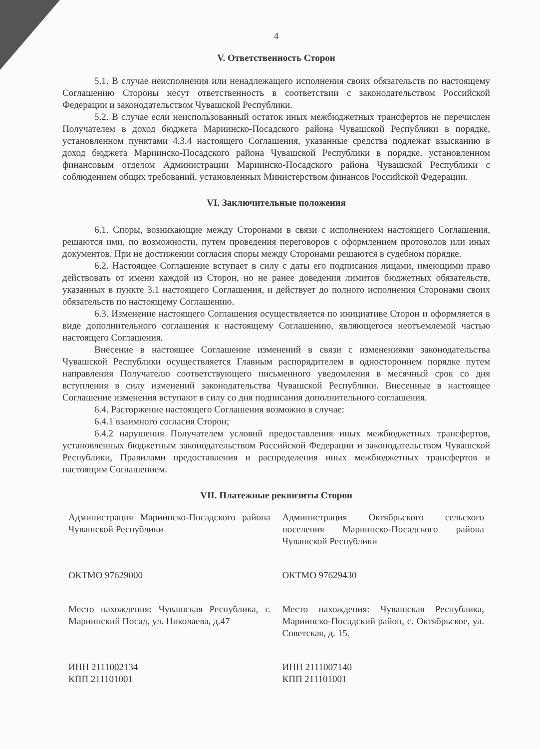4
V. Ответственность Сторон
5.1. В случае неисполнения или ненадлежащего исполнения своих обязательств по настоящему Соглашению Стороны несут ответственность в соответствии с законодательством Российской Федерации и законодательством Чувашской Республики.
5.2. В случае если неиспользованный остаток иных межбюджетных трансфертов не перечислен Получателем в доход бюджета Мариинско-Посадского района Чувашской Республики в порядке, установленном пунктами 4.3.4 настоящего Соглашения, указанные средства подлежат взысканию в доход бюджета Мариинско-Посадского района Чувашской Республики в порядке, установленном финансовым отделом Администрации Мариинско-Посадского района Чувашской Республики с соблюдением общих требований, установленных Министерством финансов Российской Федерации.
VI. Заключительные положения
6.1. Споры, возникающие между Сторонами в связи с исполнением настоящего Соглашения, решаются ими, по возможности, путем проведения переговоров с оформлением протоколов или иных документов. При не достижении согласия споры между Сторонами решаются в судебном порядке.
6.2. Настоящее Соглашение вступает в силу с даты его подписания лицами, имеющими право действовать от имени каждой из Сторон, но не ранее доведения лимитов бюджетных обязательств, указанных в пункте 3.1 настоящего Соглашения, и действует до полного исполнения Сторонами своих обязательств по настоящему Соглашению.
6.3. Изменение настоящего Соглашения осуществляется по инициативе Сторон и оформляется в виде дополнительного соглашения к настоящему Соглашению, являющегося неотъемлемой частью настоящего Соглашения.
Внесение в настоящее Соглашение изменений в связи с изменениями законодательства Чувашской Республики осуществляется Главным распорядителем в одностороннем порядке путем направления Получателю соответствующего письменного уведомления в месячный срок со дня вступления в силу изменений законодательства Чувашской Республики. Внесенные в настоящее Соглашение изменения вступают в силу со дня подписания дополнительного соглашения.
6.4. Расторжение настоящего Соглашения возможно в случае:
6.4.1 взаимного согласия Сторон;
6.4.2 нарушения Получателем условий предоставления иных межбюджетных трансфертов, установленных бюджетным законодательством Российской Федерации и законодательством Чувашской Республики, Правилами предоставления и распределения иных межбюджетных трансфертов и настоящим Соглашением.
VII. Платежные реквизиты Сторон
| Администрация Мариинско-Посадского района Чувашской Республики | Администрация Октябрьского сельского поселения Мариинско-Посадского района Чувашской Республики |
| ОКТМО 97629000 | ОКТМО 97629430 |
| Место нахождения: Чувашская Республика, г. Мариинский Посад, ул. Николаева, д.47 | Место нахождения: Чувашская Республика, Мариинско-Посадский район, с. Октябрьское, ул. Советская, д. 15. |
| ИНН 2111002134 КПП 211101001 | ИНН 2111007140 КПП 211101001 |